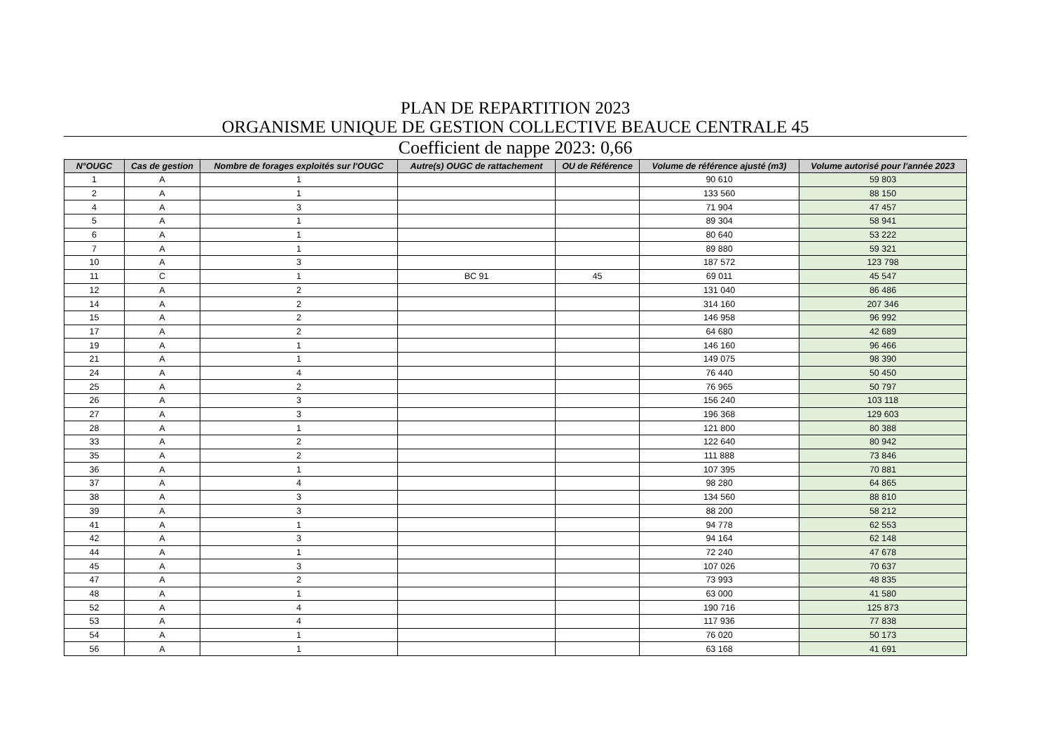PLAN DE REPARTITION 2023
ORGANISME UNIQUE DE GESTION COLLECTIVE BEAUCE CENTRALE 45
Coefficient de nappe 2023: 0,66
| N°OUGC | Cas de gestion | Nombre de forages exploités sur l'OUGC | Autre(s) OUGC de rattachement | OU de Référence | Volume de référence ajusté (m3) | Volume autorisé pour l'année 2023 |
| --- | --- | --- | --- | --- | --- | --- |
| 1 | A | 1 | | | 90 610 | 59 803 |
| 2 | A | 1 | | | 133 560 | 88 150 |
| 4 | A | 3 | | | 71 904 | 47 457 |
| 5 | A | 1 | | | 89 304 | 58 941 |
| 6 | A | 1 | | | 80 640 | 53 222 |
| 7 | A | 1 | | | 89 880 | 59 321 |
| 10 | A | 3 | | | 187 572 | 123 798 |
| 11 | C | 1 | BC 91 | 45 | 69 011 | 45 547 |
| 12 | A | 2 | | | 131 040 | 86 486 |
| 14 | A | 2 | | | 314 160 | 207 346 |
| 15 | A | 2 | | | 146 958 | 96 992 |
| 17 | A | 2 | | | 64 680 | 42 689 |
| 19 | A | 1 | | | 146 160 | 96 466 |
| 21 | A | 1 | | | 149 075 | 98 390 |
| 24 | A | 4 | | | 76 440 | 50 450 |
| 25 | A | 2 | | | 76 965 | 50 797 |
| 26 | A | 3 | | | 156 240 | 103 118 |
| 27 | A | 3 | | | 196 368 | 129 603 |
| 28 | A | 1 | | | 121 800 | 80 388 |
| 33 | A | 2 | | | 122 640 | 80 942 |
| 35 | A | 2 | | | 111 888 | 73 846 |
| 36 | A | 1 | | | 107 395 | 70 881 |
| 37 | A | 4 | | | 98 280 | 64 865 |
| 38 | A | 3 | | | 134 560 | 88 810 |
| 39 | A | 3 | | | 88 200 | 58 212 |
| 41 | A | 1 | | | 94 778 | 62 553 |
| 42 | A | 3 | | | 94 164 | 62 148 |
| 44 | A | 1 | | | 72 240 | 47 678 |
| 45 | A | 3 | | | 107 026 | 70 637 |
| 47 | A | 2 | | | 73 993 | 48 835 |
| 48 | A | 1 | | | 63 000 | 41 580 |
| 52 | A | 4 | | | 190 716 | 125 873 |
| 53 | A | 4 | | | 117 936 | 77 838 |
| 54 | A | 1 | | | 76 020 | 50 173 |
| 56 | A | 1 | | | 63 168 | 41 691 |